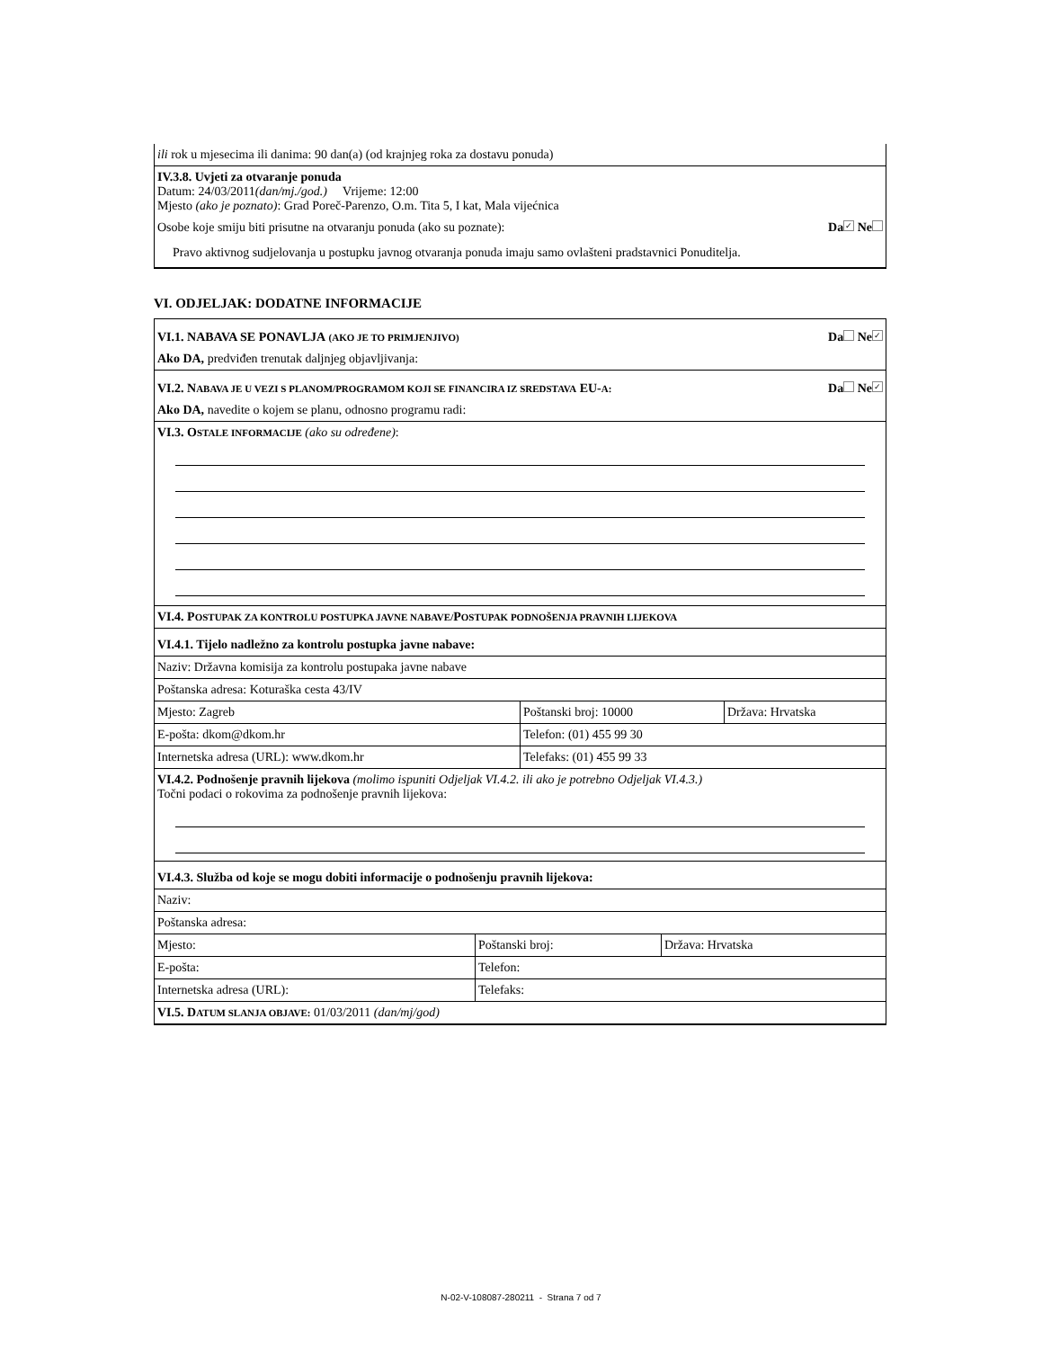ili rok u mjesecima ili danima: 90 dan(a) (od krajnjeg roka za dostavu ponuda)
IV.3.8. Uvjeti za otvaranje ponuda
Datum: 24/03/2011(dan/mj./god.) Vrijeme: 12:00
Mjesto (ako je poznato): Grad Poreč-Parenzo, O.m. Tita 5, I kat, Mala vijećnica
Osobe koje smiju biti prisutne na otvaranju ponuda (ako su poznate): Da ✓ Ne
Pravo aktivnog sudjelovanja u postupku javnog otvaranja ponuda imaju samo ovlašteni pradstavnici Ponuditelja.
VI. ODJELJAK: DODATNE INFORMACIJE
VI.1. NABAVA SE PONAVLJA (AKO JE TO PRIMJENJIVO) Da Ne ✓
Ako DA, predviđen trenutak daljnjeg objavljivanja:
VI.2. N ABAVA JE U VEZI S PLANOM/PROGRAMOM KOJI SE FINANCIRA IZ SREDSTAVA EU-A: Da Ne ✓
Ako DA, navedite o kojem se planu, odnosno programu radi:
VI.3. O STALE INFORMACIJE (ako su određene):
VI.4. P OSTUPAK ZA KONTROLU POSTUPKA JAVNE NABAVE/POSTUPAK PODNOŠENJA PRAVNIH LIJEKOVA
| VI.4.1. Tijelo nadležno za kontrolu postupka javne nabave: | | |
| Naziv: Državna komisija za kontrolu postupaka javne nabave | | |
| Poštanska adresa: Koturaška cesta 43/IV | | |
| Mjesto: Zagreb | Poštanski broj: 10000 | Država: Hrvatska |
| E-pošta: dkom@dkom.hr | Telefon: (01) 455 99 30 | |
| Internetska adresa (URL): www.dkom.hr | Telefaks: (01) 455 99 33 | |
VI.4.2. Podnošenje pravnih lijekova (molimo ispuniti Odjeljak VI.4.2. ili ako je potrebno Odjeljak VI.4.3.)
Točni podaci o rokovima za podnošenje pravnih lijekova:
| VI.4.3. Služba od koje se mogu dobiti informacije o podnošenju pravnih lijekova: | | |
| Naziv: | | |
| Poštanska adresa: | | |
| Mjesto: | Poštanski broj: | Država: Hrvatska |
| E-pošta: | Telefon: | |
| Internetska adresa (URL): | Telefaks: | |
VI.5. D ATUM SLANJA OBJAVE: 01/03/2011 (dan/mj/god)
N-02-V-108087-280211 - Strana 7 od 7